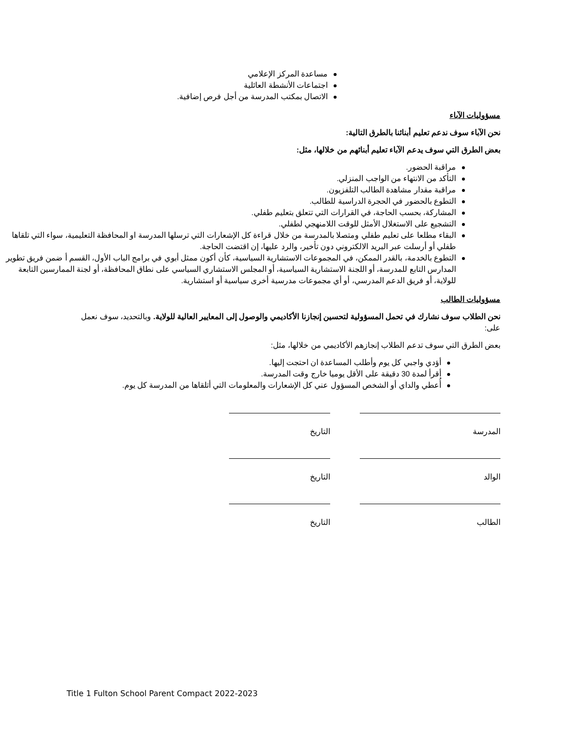مساعدة المركز الإعلامي
اجتماعات الأنشطة العائلية
الاتصال بمكتب المدرسة من أجل فرص إضافية.
مسؤوليات الآباء
نحن الآباء سوف ندعم تعليم أبنائنا بالطرق التالية:
بعض الطرق التي سوف يدعم الآباء تعليم أبنائهم من خلالها، مثل:
مراقبة الحضور.
التأكد من الانتهاء من الواجب المنزلي.
مراقبة مقدار مشاهدة الطالب التلفزيون.
التطوع بالحضور في الحجرة الدراسية للطالب.
المشاركة، بحسب الحاجة، في القرارات التي تتعلق بتعليم طفلي.
التشجيع على الاستغلال الأمثل للوقت اللامنهجي لطفلي.
البقاء مطلعا على تعليم طفلي ومتصلا بالمدرسة من خلال قراءة كل الإشعارات التي ترسلها المدرسة او المحافظة التعليمية، سواء التي تلقاها طفلي أو أرسلت عبر البريد الالكتروني دون تأخير، والرد عليها، إن اقتضت الحاجة.
التطوع بالخدمة، بالقدر الممكن، في المجموعات الاستشارية السياسية، كأن أكون ممثل أبوي في برامج الباب الأول، القسم أ ضمن فريق تطوير المدارس التابع للمدرسة، أو اللجنة الاستشارية السياسية، أو المجلس الاستشاري السياسي على نطاق المحافظة، أو لجنة الممارسين التابعة للولاية، أو فريق الدعم المدرسي، أو أي مجموعات مدرسية أخرى سياسية أو استشارية.
مسؤوليات الطالب
نحن الطلاب سوف نشارك في تحمل المسؤولية لتحسين إنجازنا الأكاديمي والوصول إلى المعايير العالية للولاية. وبالتحديد، سوف نعمل على:
بعض الطرق التي سوف تدعم الطلاب إنجازهم الأكاديمي من خلالها، مثل:
أؤدي واجبي كل يوم وأطلب المساعدة ان احتجت إليها.
أقرأ لمدة 30 دقيقة على الأقل يوميا خارج وقت المدرسة.
أُعطي والداي أو الشخص المسؤول عني كل الإشعارات والمعلومات التي أتلقاها من المدرسة كل يوم.
المدرسة التاريخ
الوالد التاريخ
الطالب التاريخ
Title 1 Fulton School Parent Compact 2022-2023